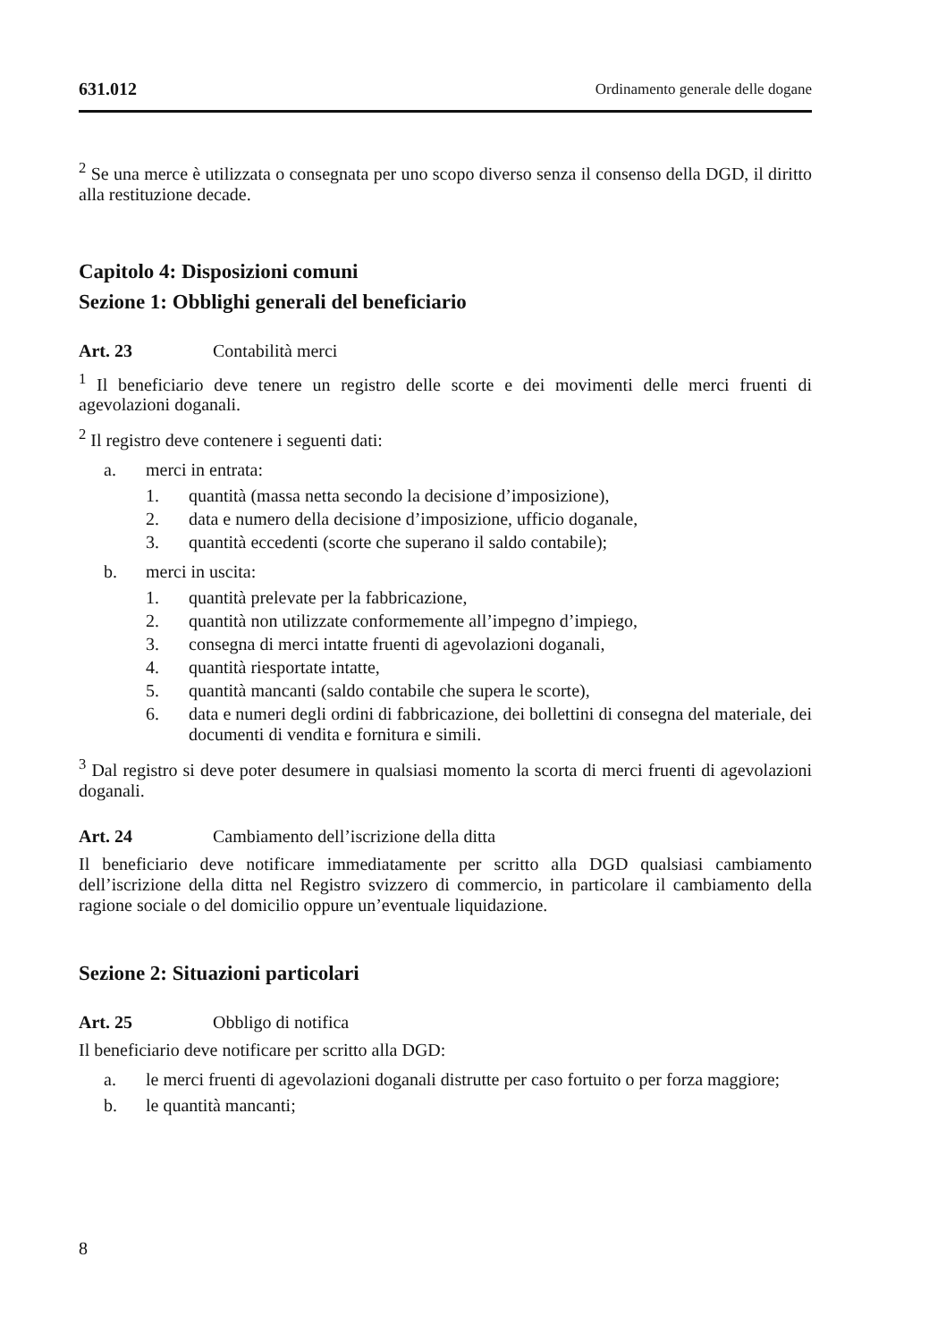631.012 Ordinamento generale delle dogane
<sup>2</sup> Se una merce è utilizzata o consegnata per uno scopo diverso senza il consenso della DGD, il diritto alla restituzione decade.
Capitolo 4: Disposizioni comuni
Sezione 1: Obblighi generali del beneficiario
Art. 23 Contabilità merci
<sup>1</sup> Il beneficiario deve tenere un registro delle scorte e dei movimenti delle merci fruenti di agevolazioni doganali.
<sup>2</sup> Il registro deve contenere i seguenti dati:
a. merci in entrata:
1. quantità (massa netta secondo la decisione d’imposizione),
2. data e numero della decisione d’imposizione, ufficio doganale,
3. quantità eccedenti (scorte che superano il saldo contabile);
b. merci in uscita:
1. quantità prelevate per la fabbricazione,
2. quantità non utilizzate conformemente all’impegno d’impiego,
3. consegna di merci intatte fruenti di agevolazioni doganali,
4. quantità riesportate intatte,
5. quantità mancanti (saldo contabile che supera le scorte),
6. data e numeri degli ordini di fabbricazione, dei bollettini di consegna del materiale, dei documenti di vendita e fornitura e simili.
<sup>3</sup> Dal registro si deve poter desumere in qualsiasi momento la scorta di merci fruenti di agevolazioni doganali.
Art. 24 Cambiamento dell’iscrizione della ditta
Il beneficiario deve notificare immediatamente per scritto alla DGD qualsiasi cambiamento dell’iscrizione della ditta nel Registro svizzero di commercio, in particolare il cambiamento della ragione sociale o del domicilio oppure un’eventuale liquidazione.
Sezione 2: Situazioni particolari
Art. 25 Obbligo di notifica
Il beneficiario deve notificare per scritto alla DGD:
a. le merci fruenti di agevolazioni doganali distrutte per caso fortuito o per forza maggiore;
b. le quantità mancanti;
8